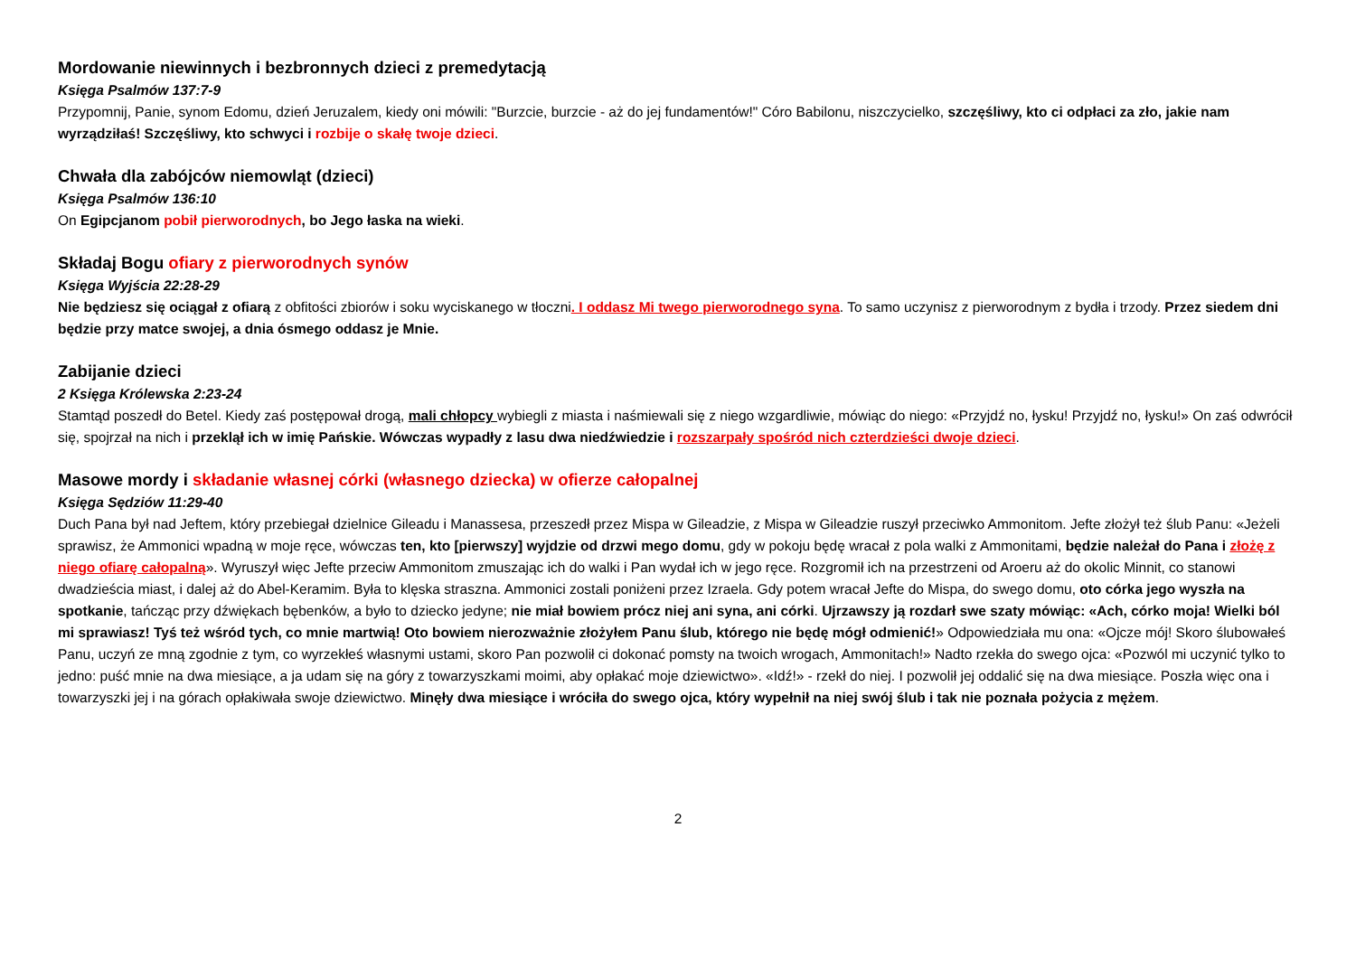Mordowanie niewinnych i bezbronnych dzieci z premedytacją
Księga Psalmów 137:7-9
Przypomnij, Panie, synom Edomu, dzień Jeruzalem, kiedy oni mówili: "Burzcie, burzcie - aż do jej fundamentów!" Córo Babilonu, niszczycielko, szczęśliwy, kto ci odpłaci za zło, jakie nam wyrządziłaś! Szczęśliwy, kto schwyci i rozbije o skałę twoje dzieci.
Chwała dla zabójców niemowląt (dzieci)
Księga Psalmów 136:10
On Egipcjanom pobił pierworodnych, bo Jego łaska na wieki.
Składaj Bogu ofiary z pierworodnych synów
Księga Wyjścia 22:28-29
Nie będziesz się ociągał z ofiarą z obfitości zbiorów i soku wyciskanego w tłoczni. I oddasz Mi twego pierworodnego syna. To samo uczynisz z pierworodnym z bydła i trzody. Przez siedem dni będzie przy matce swojej, a dnia ósmego oddasz je Mnie.
Zabijanie dzieci
2 Księga Królewska 2:23-24
Stamtąd poszedł do Betel. Kiedy zaś postępował drogą, mali chłopcy wybiegli z miasta i naśmiewali się z niego wzgardliwie, mówiąc do niego: «Przyjdź no, łysku! Przyjdź no, łysku!» On zaś odwrócił się, spojrzał na nich i przeklął ich w imię Pańskie. Wówczas wypadły z lasu dwa niedźwiedzie i rozszarpały spośród nich czterdzieści dwoje dzieci.
Masowe mordy i składanie własnej córki (własnego dziecka) w ofierze całopalnej
Księga Sędziów 11:29-40
Duch Pana był nad Jeftem, który przebiegał dzielnice Gileadu i Manassesa, przeszedł przez Mispa w Gileadzie, z Mispa w Gileadzie ruszył przeciwko Ammonitom. Jefte złożył też ślub Panu: «Jeżeli sprawisz, że Ammonici wpadną w moje ręce, wówczas ten, kto [pierwszy] wyjdzie od drzwi mego domu, gdy w pokoju będę wracał z pola walki z Ammonitami, będzie należał do Pana i złożę z niego ofiarę całopalną». Wyruszył więc Jefte przeciw Ammonitom zmuszając ich do walki i Pan wydał ich w jego ręce. Rozgromił ich na przestrzeni od Aroeru aż do okolic Minnit, co stanowi dwadzieścia miast, i dalej aż do Abel-Keramim. Była to klęska straszna. Ammonici zostali poniżeni przez Izraela. Gdy potem wracał Jefte do Mispa, do swego domu, oto córka jego wyszła na spotkanie, tańcząc przy dźwiękach bębenków, a było to dziecko jedyne; nie miał bowiem prócz niej ani syna, ani córki. Ujrzawszy ją rozdarł swe szaty mówiąc: «Ach, córko moja! Wielki ból mi sprawiasz! Tyś też wśród tych, co mnie martwią! Oto bowiem nierozważnie złożyłem Panu ślub, którego nie będę mógł odmienić!» Odpowiedziała mu ona: «Ojcze mój! Skoro ślubowałeś Panu, uczyń ze mną zgodnie z tym, co wyrzekłeś własnymi ustami, skoro Pan pozwolił ci dokonać pomsty na twoich wrogach, Ammonitach!» Nadto rzekła do swego ojca: «Pozwól mi uczynić tylko to jedno: puść mnie na dwa miesiące, a ja udam się na góry z towarzyszkami moimi, aby opłakać moje dziewictwo». «Idź!» - rzekł do niej. I pozwolił jej oddalić się na dwa miesiące. Poszła więc ona i towarzyszki jej i na górach opłakiwała swoje dziewictwo. Minęły dwa miesiące i wróciła do swego ojca, który wypełnił na niej swój ślub i tak nie poznała pożycia z mężem.
2